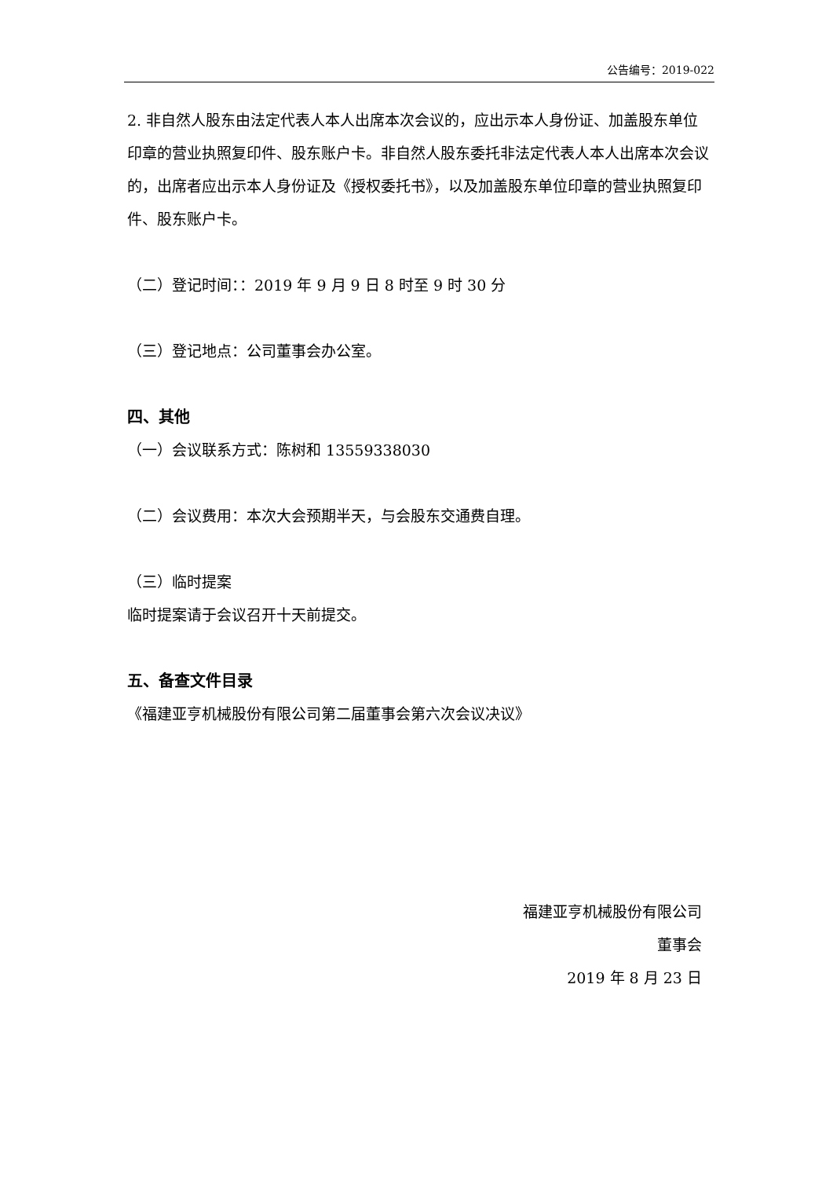公告编号：2019-022
2. 非自然人股东由法定代表人本人出席本次会议的，应出示本人身份证、加盖股东单位印章的营业执照复印件、股东账户卡。非自然人股东委托非法定代表人本人出席本次会议的，出席者应出示本人身份证及《授权委托书》，以及加盖股东单位印章的营业执照复印件、股东账户卡。
（二）登记时间：：2019 年 9 月 9 日 8 时至 9 时 30 分
（三）登记地点：公司董事会办公室。
四、其他
（一）会议联系方式：陈树和 13559338030
（二）会议费用：本次大会预期半天，与会股东交通费自理。
（三）临时提案
临时提案请于会议召开十天前提交。
五、备查文件目录
《福建亚亨机械股份有限公司第二届董事会第六次会议决议》
福建亚亨机械股份有限公司
董事会
2019 年 8 月 23 日